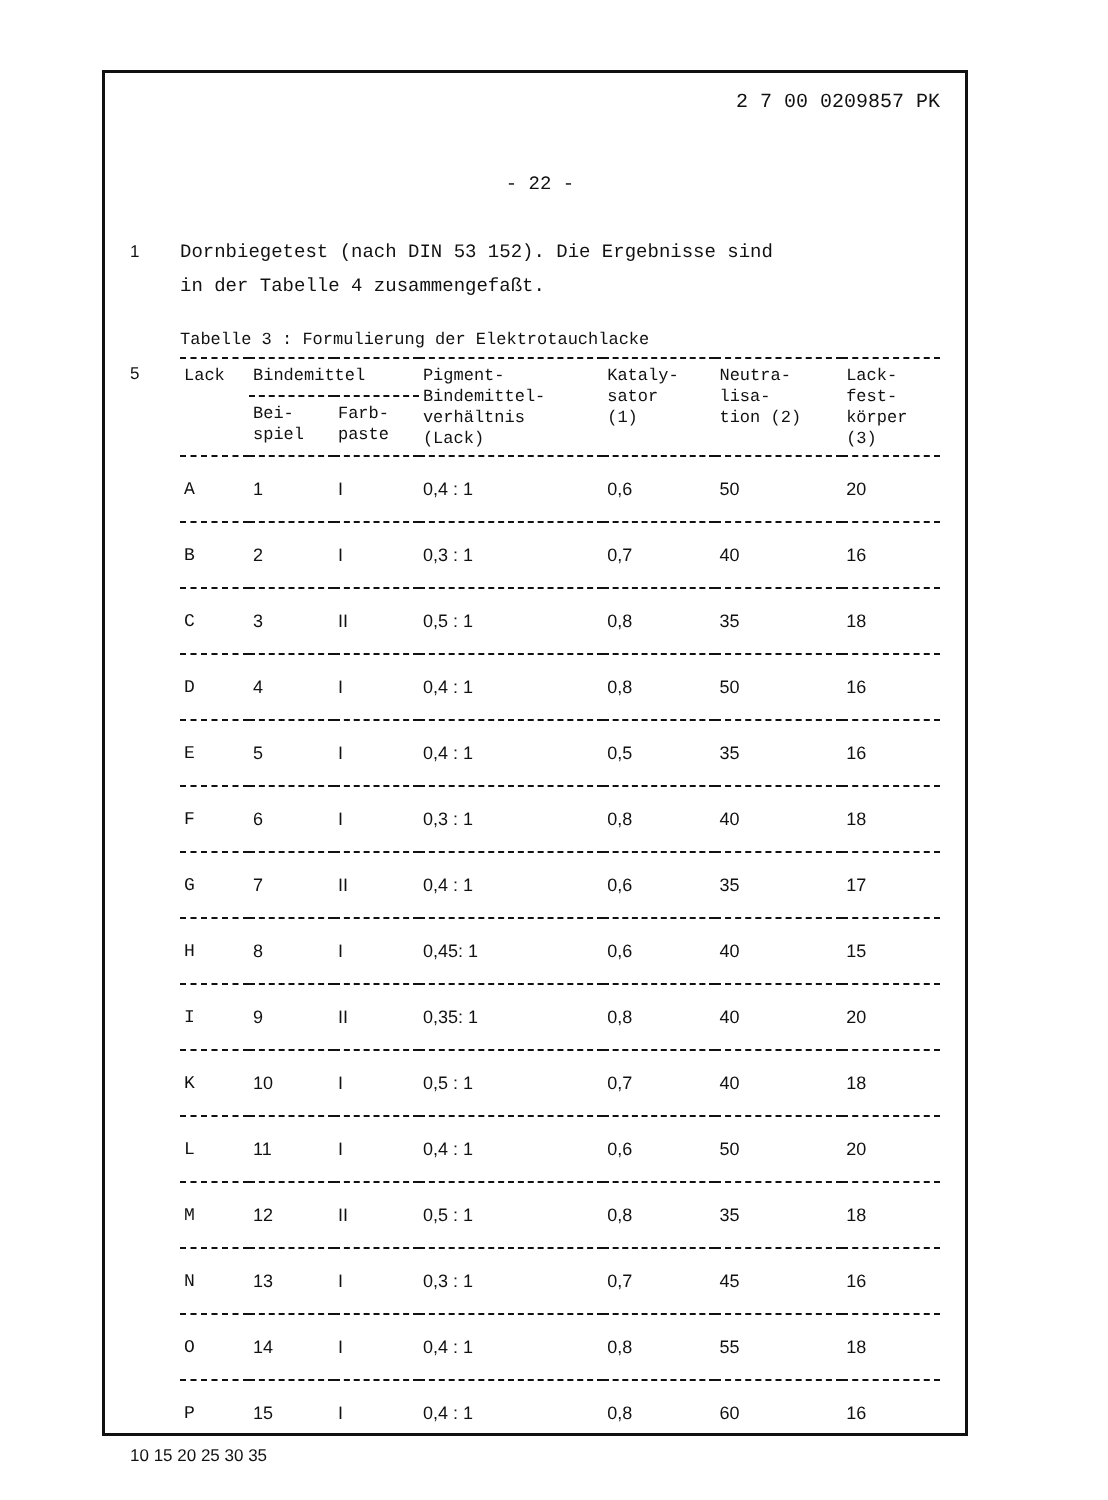2 7 00 0209857 PK
- 22 -
1 Dornbiegetest (nach DIN 53 152). Die Ergebnisse sind
in der Tabelle 4 zusammengefaßt.
Tabelle 3 : Formulierung der Elektrotauchlacke
5
| Lack | Bindemittel | | Pigment- Bindemittel- verhältnis (Lack) | Kataly- sator (1) | Neutra- lisa- tion (2) | Lack- fest- körper (3) |
| --- | --- | --- | --- | --- | --- | --- |
| | Bei- spiel | Farb- paste | | | | |
| A | 1 | I | 0,4 : 1 | 0,6 | 50 | 20 |
| B | 2 | I | 0,3 : 1 | 0,7 | 40 | 16 |
| C | 3 | II | 0,5 : 1 | 0,8 | 35 | 18 |
| D | 4 | I | 0,4 : 1 | 0,8 | 50 | 16 |
| E | 5 | I | 0,4 : 1 | 0,5 | 35 | 16 |
| F | 6 | I | 0,3 : 1 | 0,8 | 40 | 18 |
| G | 7 | II | 0,4 : 1 | 0,6 | 35 | 17 |
| H | 8 | I | 0,45: 1 | 0,6 | 40 | 15 |
| I | 9 | II | 0,35: 1 | 0,8 | 40 | 20 |
| K | 10 | I | 0,5 : 1 | 0,7 | 40 | 18 |
| L | 11 | I | 0,4 : 1 | 0,6 | 50 | 20 |
| M | 12 | II | 0,5 : 1 | 0,8 | 35 | 18 |
| N | 13 | I | 0,3 : 1 | 0,7 | 45 | 16 |
| O | 14 | I | 0,4 : 1 | 0,8 | 55 | 18 |
| P | 15 | I | 0,4 : 1 | 0,8 | 60 | 16 |
10 15 20 25 30 35